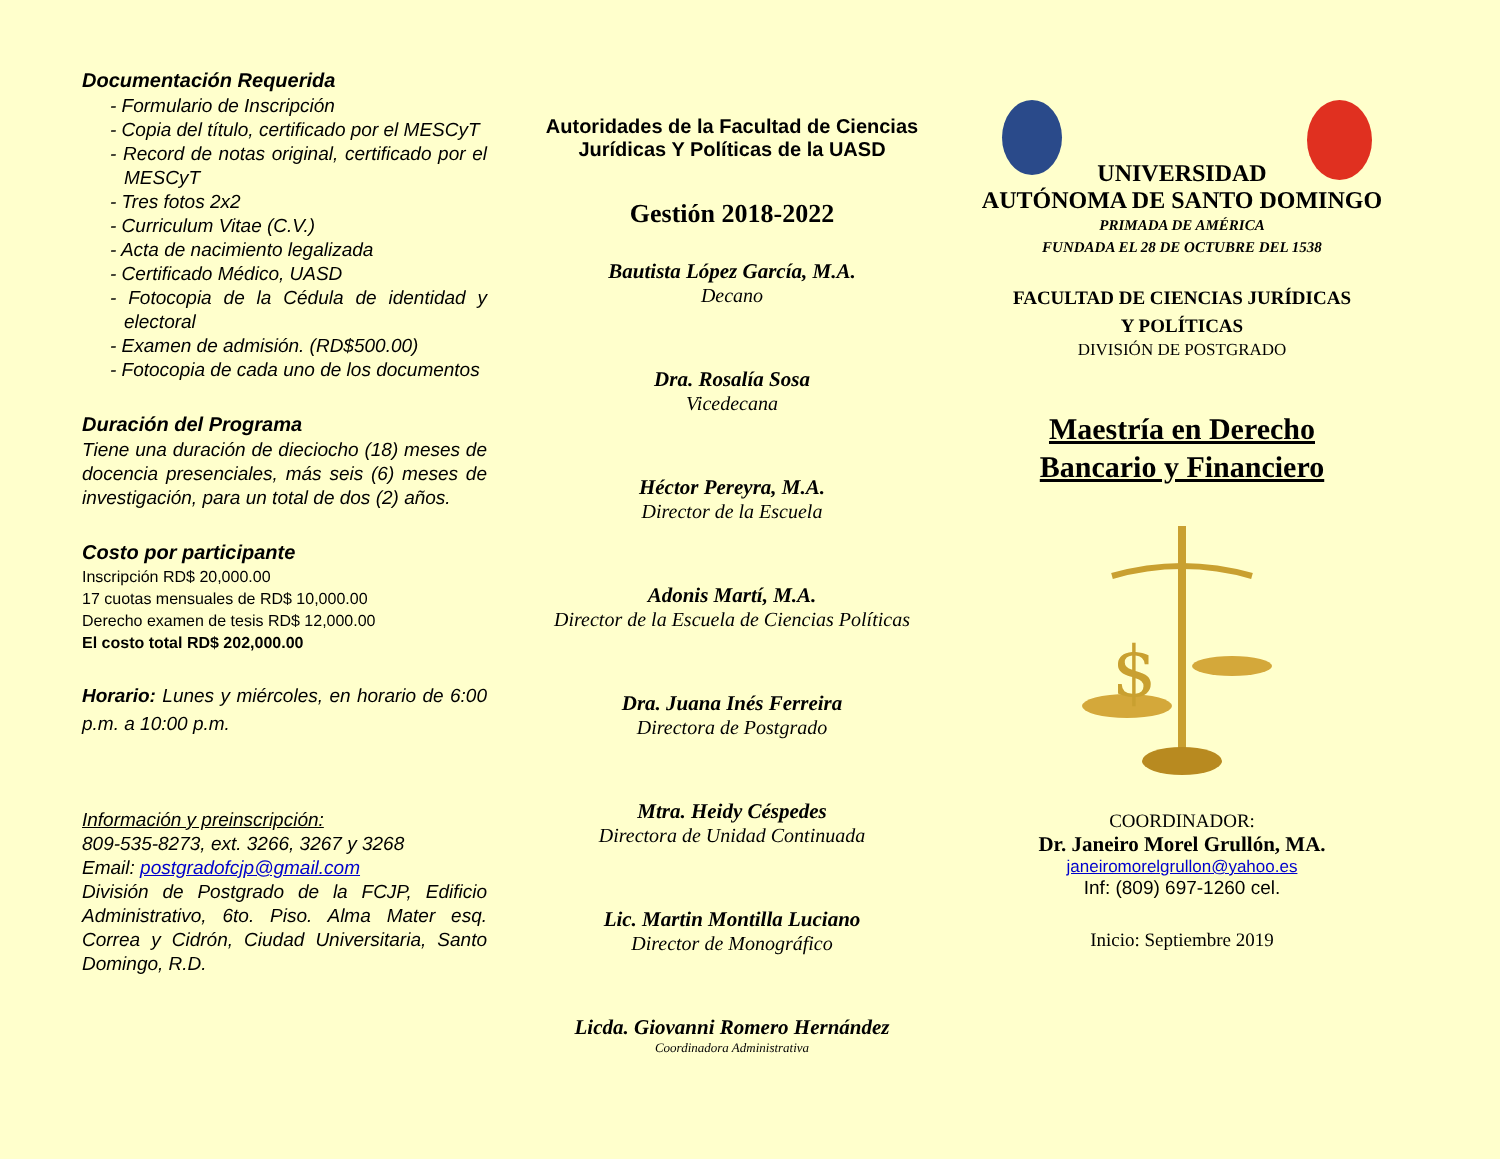Documentación Requerida
- Formulario de Inscripción
- Copia del título, certificado por el MESCyT
- Record de notas original, certificado por el MESCyT
- Tres fotos 2x2
- Curriculum Vitae (C.V.)
- Acta de nacimiento legalizada
- Certificado Médico, UASD
- Fotocopia de la Cédula de identidad y electoral
- Examen de admisión. (RD$500.00)
- Fotocopia de cada uno de los documentos
Duración del Programa
Tiene una duración de dieciocho (18) meses de docencia presenciales, más seis (6) meses de investigación, para un total de dos (2) años.
Costo por participante
Inscripción RD$ 20,000.00
17 cuotas mensuales de RD$ 10,000.00
Derecho examen de tesis RD$ 12,000.00
El costo total RD$ 202,000.00
Horario: Lunes y miércoles, en horario de 6:00 p.m. a 10:00 p.m.
Información y preinscripción:
809-535-8273, ext. 3266, 3267 y 3268
Email: postgradofcjp@gmail.com
División de Postgrado de la FCJP, Edificio Administrativo, 6to. Piso. Alma Mater esq. Correa y Cidrón, Ciudad Universitaria, Santo Domingo, R.D.
Autoridades de la Facultad de Ciencias Jurídicas Y Políticas de la UASD
Gestión 2018-2022
Bautista López García, M.A.
Decano
Dra. Rosalía Sosa
Vicedecana
Héctor Pereyra, M.A.
Director de la Escuela
Adonis Martí, M.A.
Director de la Escuela de Ciencias Políticas
Dra. Juana Inés Ferreira
Directora de Postgrado
Mtra. Heidy Céspedes
Directora de Unidad Continuada
Lic. Martin Montilla Luciano
Director de Monográfico
Licda. Giovanni Romero Hernández
Coordinadora Administrativa
UNIVERSIDAD
AUTÓNOMA DE SANTO DOMINGO
PRIMADA DE AMÉRICA
FUNDADA EL 28 DE OCTUBRE DEL 1538
FACULTAD DE CIENCIAS JURÍDICAS
Y POLÍTICAS
DIVISIÓN DE POSTGRADO
Maestría en Derecho
Bancario y Financiero
$
COORDINADOR:
Dr. Janeiro Morel Grullón, MA.
janeiromorelgrullon@yahoo.es
Inf: (809) 697-1260 cel.
Inicio: Septiembre 2019